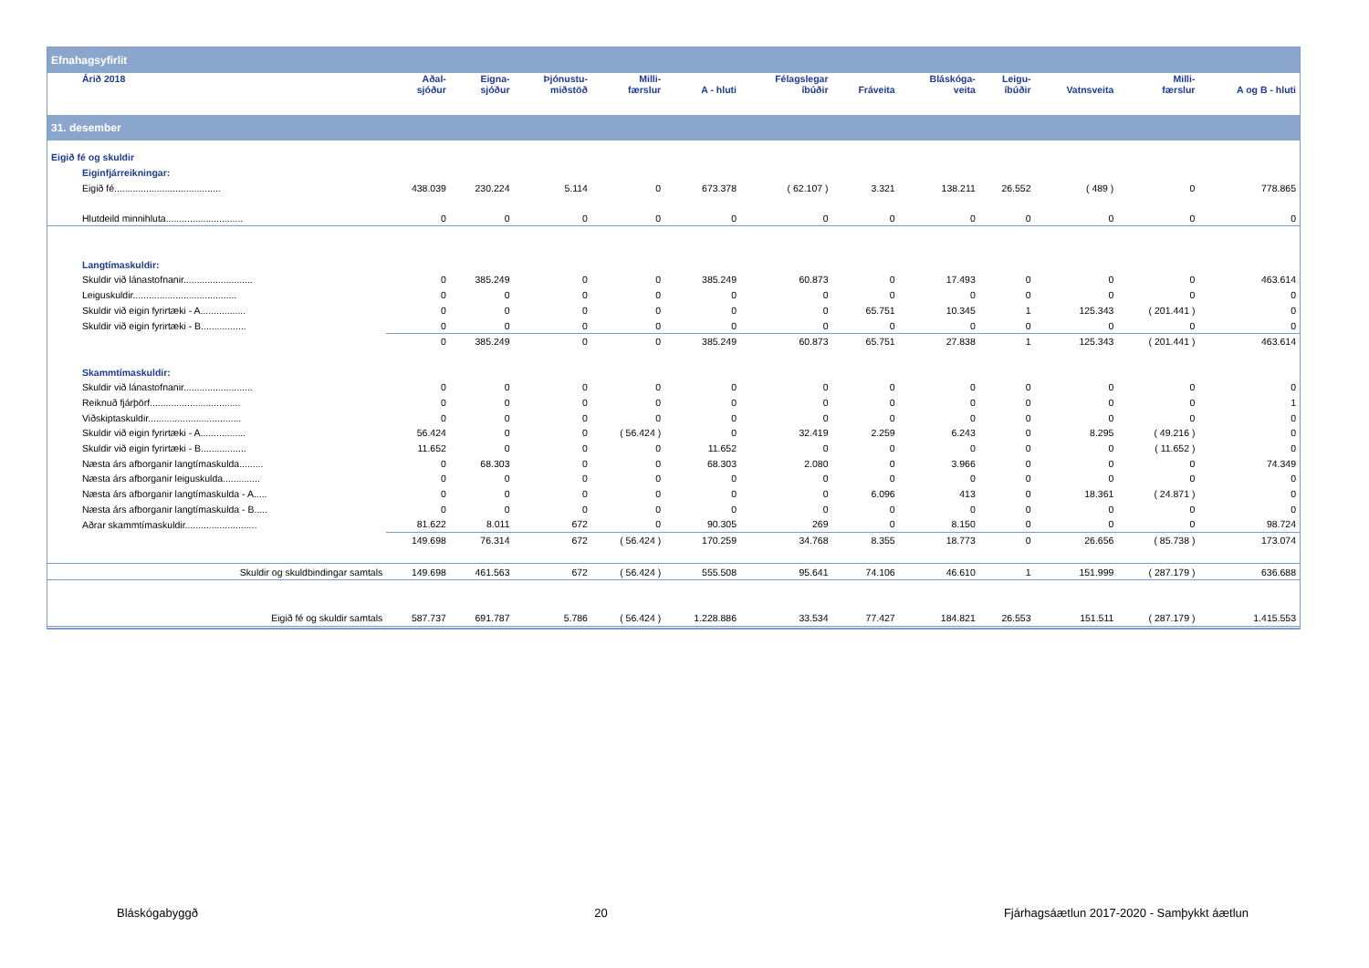| Efnahagsyfirlit | | | | | | | | | | | | |
| Árið 2018 | Aðal- sjóður | Eigna- sjóður | Þjónustu- miðstöð | Milli- færslur | A - hluti | Félagslegar íbúðir | Fráveita | Bláskóga- veita | Leigu- íbúðir | Vatnsveita | Milli- færslur | A og B - hluti |
| 31. desember | | | | | | | | | | | | |
| Eigið fé og skuldir | | | | | | | | | | | | |
| Eiginfjárreikningar: | | | | | | | | | | | | |
| Eigið fé........................................ | 438.039 | 230.224 | 5.114 | 0 | 673.378 | ( 62.107 ) | 3.321 | 138.211 | 26.552 | ( 489 ) | 0 | 778.865 |
| Hlutdeild minnihluta............................. | 0 | 0 | 0 | 0 | 0 | 0 | 0 | 0 | 0 | 0 | 0 | 0 |
| Langtímaskuldir: | | | | | | | | | | | | |
| Skuldir við lánastofnanir.......................... | 0 | 385.249 | 0 | 0 | 385.249 | 60.873 | 0 | 17.493 | 0 | 0 | 0 | 463.614 |
| Leiguskuldir....................................... | 0 | 0 | 0 | 0 | 0 | 0 | 0 | 0 | 0 | 0 | 0 | 0 |
| Skuldir við eigin fyrirtæki - A................. | 0 | 0 | 0 | 0 | 0 | 0 | 65.751 | 10.345 | 1 | 125.343 | ( 201.441 ) | 0 |
| Skuldir við eigin fyrirtæki - B................. | 0 | 0 | 0 | 0 | 0 | 0 | 0 | 0 | 0 | 0 | 0 | 0 |
| | 0 | 385.249 | 0 | 0 | 385.249 | 60.873 | 65.751 | 27.838 | 1 | 125.343 | ( 201.441 ) | 463.614 |
| Skammtímaskuldir: | | | | | | | | | | | | |
| Skuldir við lánastofnanir.......................... | 0 | 0 | 0 | 0 | 0 | 0 | 0 | 0 | 0 | 0 | 0 | 0 |
| Reiknuð fjárþörf.................................. | 0 | 0 | 0 | 0 | 0 | 0 | 0 | 0 | 0 | 0 | 0 | 1 |
| Viðskiptaskuldir................................... | 0 | 0 | 0 | 0 | 0 | 0 | 0 | 0 | 0 | 0 | 0 | 0 |
| Skuldir við eigin fyrirtæki - A................. | 56.424 | 0 | 0 | ( 56.424 ) | 0 | 32.419 | 2.259 | 6.243 | 0 | 8.295 | ( 49.216 ) | 0 |
| Skuldir við eigin fyrirtæki - B................. | 11.652 | 0 | 0 | 0 | 11.652 | 0 | 0 | 0 | 0 | 0 | ( 11.652 ) | 0 |
| Næsta árs afborganir langtímaskulda......... | 0 | 68.303 | 0 | 0 | 68.303 | 2.080 | 0 | 3.966 | 0 | 0 | 0 | 74.349 |
| Næsta árs afborganir leiguskulda.............. | 0 | 0 | 0 | 0 | 0 | 0 | 0 | 0 | 0 | 0 | 0 | 0 |
| Næsta árs afborganir langtímaskulda - A..... | 0 | 0 | 0 | 0 | 0 | 0 | 6.096 | 413 | 0 | 18.361 | ( 24.871 ) | 0 |
| Næsta árs afborganir langtímaskulda - B..... | 0 | 0 | 0 | 0 | 0 | 0 | 0 | 0 | 0 | 0 | 0 | 0 |
| Aðrar skammtímaskuldir........................... | 81.622 | 8.011 | 672 | 0 | 90.305 | 269 | 0 | 8.150 | 0 | 0 | 0 | 98.724 |
| | 149.698 | 76.314 | 672 | ( 56.424 ) | 170.259 | 34.768 | 8.355 | 18.773 | 0 | 26.656 | ( 85.738 ) | 173.074 |
| Skuldir og skuldbindingar samtals | 149.698 | 461.563 | 672 | ( 56.424 ) | 555.508 | 95.641 | 74.106 | 46.610 | 1 | 151.999 | ( 287.179 ) | 636.688 |
| Eigið fé og skuldir samtals | 587.737 | 691.787 | 5.786 | ( 56.424 ) | 1.228.886 | 33.534 | 77.427 | 184.821 | 26.553 | 151.511 | ( 287.179 ) | 1.415.553 |
Bláskógabyggð 20 Fjárhagsáætlun 2017-2020 - Samþykkt áætlun